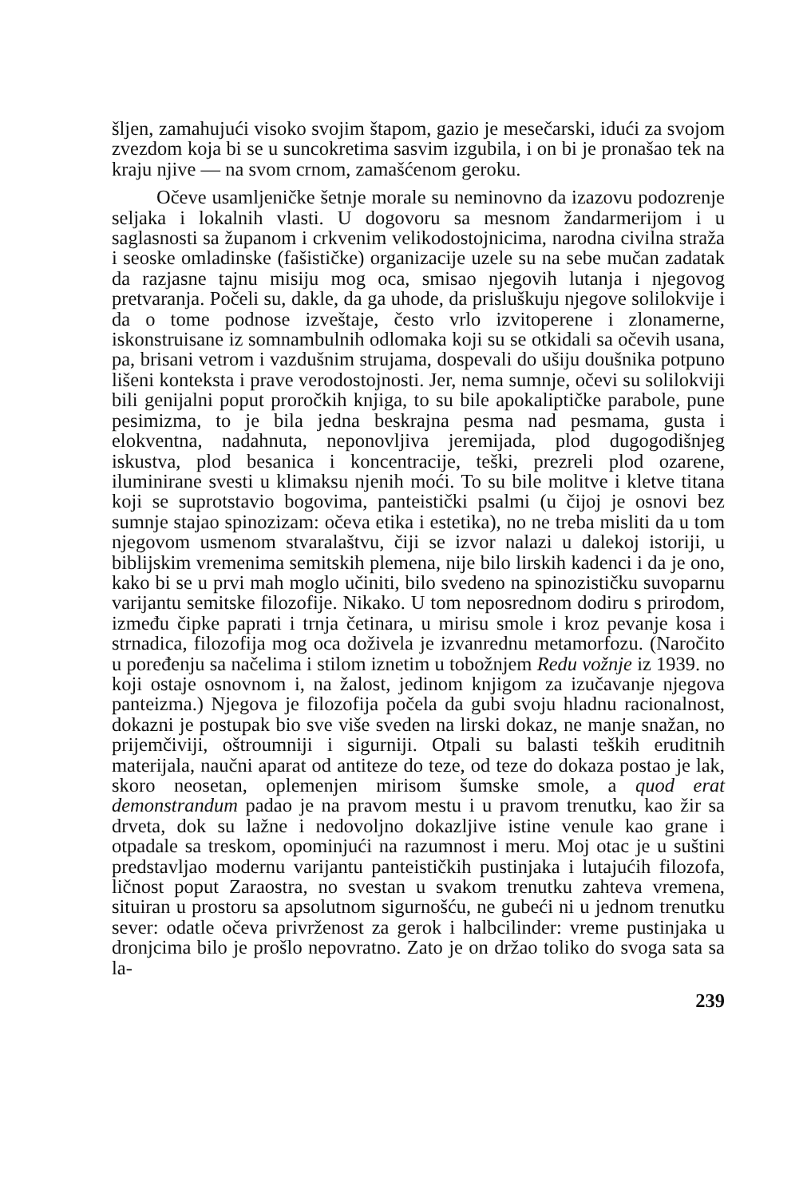šljen, zamahujući visoko svojim štapom, gazio je mesečarski, idući za svojom zvezdom koja bi se u suncokretima sasvim izgubila, i on bi je pronašao tek na kraju njive — na svom crnom, zamašćenom geroku.
Očeve usamljeničke šetnje morale su neminovno da izazovu podozrenje seljaka i lokalnih vlasti. U dogovoru sa mesnom žandarmerijom i u saglasnosti sa županom i crkvenim velikodostojnicima, narodna civilna straža i seoske omladinske (fašističke) organizacije uzele su na sebe mučan zadatak da razjasne tajnu misiju mog oca, smisao njegovih lutanja i njegovog pretvaranja. Počeli su, dakle, da ga uhode, da prisluškuju njegove solilokvije i da o tome podnose izveštaje, često vrlo izvitoperene i zlonamerne, iskonstruisane iz somnambulnih odlomaka koji su se otkidali sa očevih usana, pa, brisani vetrom i vazdušnim strujama, dospevali do ušiju doušnika potpuno lišeni konteksta i prave verodostojnosti. Jer, nema sumnje, očevi su solilokviji bili genijalni poput proročkih knjiga, to su bile apokaliptičke parabole, pune pesimizma, to je bila jedna beskrajna pesma nad pesmama, gusta i elokventna, nadahnuta, neponovljiva jeremijada, plod dugogodišnjeg iskustva, plod besanica i koncentracije, teški, prezreli plod ozarene, iluminirane svesti u klimaksu njenih moći. To su bile molitve i kletve titana koji se suprotstavio bogovima, panteistički psalmi (u čijoj je osnovi bez sumnje stajao spinozizam: očeva etika i estetika), no ne treba misliti da u tom njegovom usmenom stvaralaštvu, čiji se izvor nalazi u dalekoj istoriji, u biblijskim vremenima semitskih plemena, nije bilo lirskih kadenci i da je ono, kako bi se u prvi mah moglo učiniti, bilo svedeno na spinozističku suvoparnu varijantu semitske filozofije. Nikako. U tom neposrednom dodiru s prirodom, između čipke paprati i trnja četinara, u mirisu smole i kroz pevanje kosa i strnadica, filozofija mog oca doživela je izvanrednu metamorfozu. (Naročito u poređenju sa načelima i stilom iznetim u tobožnjem Redu vožnje iz 1939. no koji ostaje osnovnom i, na žalost, jedinom knjigom za izučavanje njegova panteizma.) Njegova je filozofija počela da gubi svoju hladnu racionalnost, dokazni je postupak bio sve više sveden na lirski dokaz, ne manje snažan, no prijemčiviji, oštroumniji i sigurniji. Otpali su balasti teških eruditnih materijala, naučni aparat od antiteze do teze, od teze do dokaza postao je lak, skoro neosetan, oplemenjen mirisom šumske smole, a quod erat demonstrandum padao je na pravom mestu i u pravom trenutku, kao žir sa drveta, dok su lažne i nedovoljno dokazljive istine venule kao grane i otpadale sa treskom, opominjući na razumnost i meru. Moj otac je u suštini predstavljao modernu varijantu panteističkih pustinjaka i lutajućih filozofa, ličnost poput Zaraostra, no svestan u svakom trenutku zahteva vremena, situiran u prostoru sa apsolutnom sigurnošću, ne gubeći ni u jednom trenutku sever: odatle očeva privrženost za gerok i halbcilinder: vreme pustinjaka u dronjcima bilo je prošlo nepovratno. Zato je on držao toliko do svoga sata sa la-
239